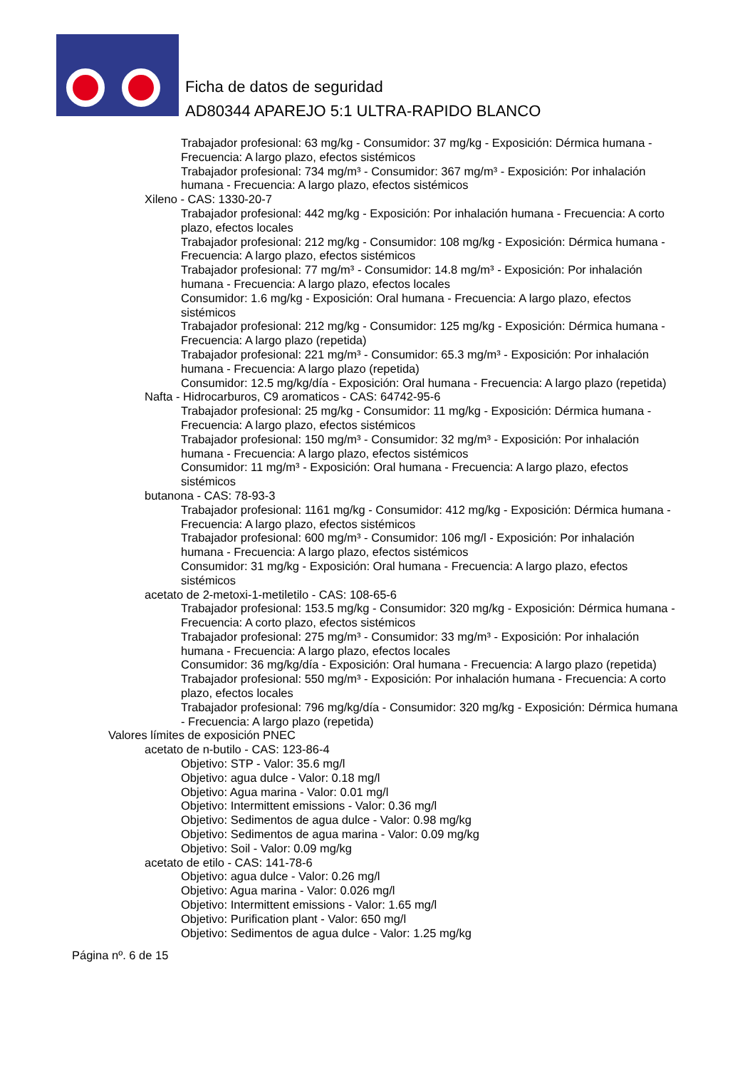Ficha de datos de seguridad
AD80344 APAREJO 5:1 ULTRA-RAPIDO BLANCO
Trabajador profesional: 63 mg/kg - Consumidor: 37 mg/kg - Exposición: Dérmica humana - Frecuencia: A largo plazo, efectos sistémicos
Trabajador profesional: 734 mg/m³ - Consumidor: 367 mg/m³ - Exposición: Por inhalación humana - Frecuencia: A largo plazo, efectos sistémicos
Xileno - CAS: 1330-20-7
Trabajador profesional: 442 mg/kg - Exposición: Por inhalación humana - Frecuencia: A corto plazo, efectos locales
Trabajador profesional: 212 mg/kg - Consumidor: 108 mg/kg - Exposición: Dérmica humana - Frecuencia: A largo plazo, efectos sistémicos
Trabajador profesional: 77 mg/m³ - Consumidor: 14.8 mg/m³ - Exposición: Por inhalación humana - Frecuencia: A largo plazo, efectos locales
Consumidor: 1.6 mg/kg - Exposición: Oral humana - Frecuencia: A largo plazo, efectos sistémicos
Trabajador profesional: 212 mg/kg - Consumidor: 125 mg/kg - Exposición: Dérmica humana - Frecuencia: A largo plazo (repetida)
Trabajador profesional: 221 mg/m³ - Consumidor: 65.3 mg/m³ - Exposición: Por inhalación humana - Frecuencia: A largo plazo (repetida)
Consumidor: 12.5 mg/kg/día - Exposición: Oral humana - Frecuencia: A largo plazo (repetida)
Nafta - Hidrocarburos, C9 aromaticos - CAS: 64742-95-6
Trabajador profesional: 25 mg/kg - Consumidor: 11 mg/kg - Exposición: Dérmica humana - Frecuencia: A largo plazo, efectos sistémicos
Trabajador profesional: 150 mg/m³ - Consumidor: 32 mg/m³ - Exposición: Por inhalación humana - Frecuencia: A largo plazo, efectos sistémicos
Consumidor: 11 mg/m³ - Exposición: Oral humana - Frecuencia: A largo plazo, efectos sistémicos
butanona - CAS: 78-93-3
Trabajador profesional: 1161 mg/kg - Consumidor: 412 mg/kg - Exposición: Dérmica humana - Frecuencia: A largo plazo, efectos sistémicos
Trabajador profesional: 600 mg/m³ - Consumidor: 106 mg/l - Exposición: Por inhalación humana - Frecuencia: A largo plazo, efectos sistémicos
Consumidor: 31 mg/kg - Exposición: Oral humana - Frecuencia: A largo plazo, efectos sistémicos
acetato de 2-metoxi-1-metiletilo - CAS: 108-65-6
Trabajador profesional: 153.5 mg/kg - Consumidor: 320 mg/kg - Exposición: Dérmica humana - Frecuencia: A corto plazo, efectos sistémicos
Trabajador profesional: 275 mg/m³ - Consumidor: 33 mg/m³ - Exposición: Por inhalación humana - Frecuencia: A largo plazo, efectos locales
Consumidor: 36 mg/kg/día - Exposición: Oral humana - Frecuencia: A largo plazo (repetida)
Trabajador profesional: 550 mg/m³ - Exposición: Por inhalación humana - Frecuencia: A corto plazo, efectos locales
Trabajador profesional: 796 mg/kg/día - Consumidor: 320 mg/kg - Exposición: Dérmica humana - Frecuencia: A largo plazo (repetida)
Valores límites de exposición PNEC
acetato de n-butilo - CAS: 123-86-4
Objetivo: STP - Valor: 35.6 mg/l
Objetivo: agua dulce - Valor: 0.18 mg/l
Objetivo: Agua marina - Valor: 0.01 mg/l
Objetivo: Intermittent emissions - Valor: 0.36 mg/l
Objetivo: Sedimentos de agua dulce - Valor: 0.98 mg/kg
Objetivo: Sedimentos de agua marina - Valor: 0.09 mg/kg
Objetivo: Soil - Valor: 0.09 mg/kg
acetato de etilo - CAS: 141-78-6
Objetivo: agua dulce - Valor: 0.26 mg/l
Objetivo: Agua marina - Valor: 0.026 mg/l
Objetivo: Intermittent emissions - Valor: 1.65 mg/l
Objetivo: Purification plant - Valor: 650 mg/l
Objetivo: Sedimentos de agua dulce - Valor: 1.25 mg/kg
Página nº. 6 de 15